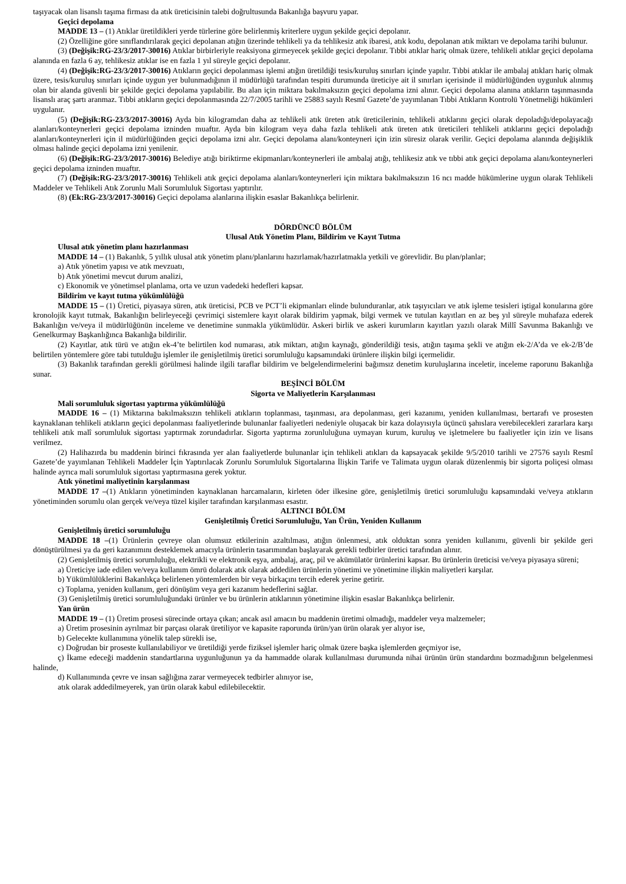taşıyacak olan lisanslı taşıma firması da atık üreticisinin talebi doğrultusunda Bakanlığa başvuru yapar.
Geçici depolama
MADDE 13 – (1) Atıklar üretildikleri yerde türlerine göre belirlenmiş kriterlere uygun şekilde geçici depolanır.
(2) Özelliğine göre sınıflandırılarak geçici depolanan atığın üzerinde tehlikeli ya da tehlikesiz atık ibaresi, atık kodu, depolanan atık miktarı ve depolama tarihi bulunur.
(3) (Değişik:RG-23/3/2017-30016) Atıklar birbirleriyle reaksiyona girmeyecek şekilde geçici depolanır. Tıbbi atıklar hariç olmak üzere, tehlikeli atıklar geçici depolama alanında en fazla 6 ay, tehlikesiz atıklar ise en fazla 1 yıl süreyle geçici depolanır.
(4) (Değişik:RG-23/3/2017-30016) Atıkların geçici depolanması işlemi atığın üretildiği tesis/kuruluş sınırları içinde yapılır. Tıbbi atıklar ile ambalaj atıkları hariç olmak üzere, tesis/kuruluş sınırları içinde uygun yer bulunmadığının il müdürlüğü tarafından tespiti durumunda üreticiye ait il sınırları içerisinde il müdürlüğünden uygunluk alınmış olan bir alanda güvenli bir şekilde geçici depolama yapılabilir. Bu alan için miktara bakılmaksızın geçici depolama izni alınır. Geçici depolama alanına atıkların taşınmasında lisanslı araç şartı aranmaz. Tıbbi atıkların geçici depolanmasında 22/7/2005 tarihli ve 25883 sayılı Resmî Gazete’de yayımlanan Tıbbi Atıkların Kontrolü Yönetmeliği hükümleri uygulanır.
(5) (Değişik:RG-23/3/2017-30016) Ayda bin kilogramdan daha az tehlikeli atık üreten atık üreticilerinin, tehlikeli atıklarını geçici olarak depoladığı/depolayacağı alanları/konteynerleri geçici depolama izninden muaftır. Ayda bin kilogram veya daha fazla tehlikeli atık üreten atık üreticileri tehlikeli atıklarını geçici depoladığı alanları/konteynerleri için il müdürlüğünden geçici depolama izni alır. Geçici depolama alanı/konteyneri için izin süresiz olarak verilir. Geçici depolama alanında değişiklik olması halinde geçici depolama izni yenilenir.
(6) (Değişik:RG-23/3/2017-30016) Belediye atığı biriktirme ekipmanları/konteynerleri ile ambalaj atığı, tehlikesiz atık ve tıbbi atık geçici depolama alanı/konteynerleri geçici depolama izninden muaftır.
(7) (Değişik:RG-23/3/2017-30016) Tehlikeli atık geçici depolama alanları/konteynerleri için miktara bakılmaksızın 16 ncı madde hükümlerine uygun olarak Tehlikeli Maddeler ve Tehlikeli Atık Zorunlu Mali Sorumluluk Sigortası yaptırılır.
(8) (Ek:RG-23/3/2017-30016) Geçici depolama alanlarına ilişkin esaslar Bakanlıkça belirlenir.
DÖRDÜNCÜ BÖLÜM
Ulusal Atık Yönetim Planı, Bildirim ve Kayıt Tutma
Ulusal atık yönetim planı hazırlanması
MADDE 14 – (1) Bakanlık, 5 yıllık ulusal atık yönetim planı/planlarını hazırlamak/hazırlatmakla yetkili ve görevlidir. Bu plan/planlar;
a) Atık yönetim yapısı ve atık mevzuatı,
b) Atık yönetimi mevcut durum analizi,
c) Ekonomik ve yönetimsel planlama, orta ve uzun vadedeki hedefleri kapsar.
Bildirim ve kayıt tutma yükümlülüğü
MADDE 15 – (1) Üretici, piyasaya süren, atık üreticisi, PCB ve PCT’li ekipmanları elinde bulunduranlar, atık taşıyıcıları ve atık işleme tesisleri iştigal konularına göre kronolojik kayıt tutmak, Bakanlığın belirleyeceği çevrimiçi sistemlere kayıt olarak bildirim yapmak, bilgi vermek ve tutulan kayıtları en az beş yıl süreyle muhafaza ederek Bakanlığın ve/veya il müdürlüğünün inceleme ve denetimine sunmakla yükümlüdür. Askeri birlik ve askeri kurumların kayıtları yazılı olarak Millî Savunma Bakanlığı ve Genelkurmay Başkanlığınca Bakanlığa bildirilir.
(2) Kayıtlar, atık türü ve atığın ek-4’te belirtilen kod numarası, atık miktarı, atığın kaynağı, gönderildiği tesis, atığın taşıma şekli ve atığın ek-2/A’da ve ek-2/B’de belirtilen yöntemlere göre tabi tutulduğu işlemler ile genişletilmiş üretici sorumluluğu kapsamındaki ürünlere ilişkin bilgi içermelidir.
(3) Bakanlık tarafından gerekli görülmesi halinde ilgili taraflar bildirim ve belgelendirmelerini bağımsız denetim kuruluşlarına inceletir, inceleme raporunu Bakanlığa sunar.
BEŞİNCİ BÖLÜM
Sigorta ve Maliyetlerin Karşılanması
Mali sorumluluk sigortası yaptırma yükümlülüğü
MADDE 16 – (1) Miktarına bakılmaksızın tehlikeli atıkların toplanması, taşınması, ara depolanması, geri kazanımı, yeniden kullanılması, bertarafı ve prosesten kaynaklanan tehlikeli atıkların geçici depolanması faaliyetlerinde bulunanlar faaliyetleri nedeniyle oluşacak bir kaza dolayısıyla üçüncü şahıslara verebilecekleri zararlara karşı tehlikeli atık malî sorumluluk sigortası yaptırmak zorundadırlar. Sigorta yaptırma zorunluluğuna uymayan kurum, kuruluş ve işletmelere bu faaliyetler için izin ve lisans verilmez.
(2) Halihazırda bu maddenin birinci fıkrasında yer alan faaliyetlerde bulunanlar için tehlikeli atıkları da kapsayacak şekilde 9/5/2010 tarihli ve 27576 sayılı Resmî Gazete’de yayımlanan Tehlikeli Maddeler İçin Yaptırılacak Zorunlu Sorumluluk Sigortalarına İlişkin Tarife ve Talimata uygun olarak düzenlenmiş bir sigorta poliçesi olması halinde ayrıca mali sorumluluk sigortası yaptırmasına gerek yoktur.
Atık yönetimi maliyetinin karşılanması
MADDE 17 –(1) Atıkların yönetiminden kaynaklanan harcamaların, kirleten öder ilkesine göre, genişletilmiş üretici sorumluluğu kapsamındaki ve/veya atıkların yönetiminden sorumlu olan gerçek ve/veya tüzel kişiler tarafından karşılanması esastır.
ALTINCI BÖLÜM
Genişletilmiş Üretici Sorumluluğu, Yan Ürün, Yeniden Kullanım
Genişletilmiş üretici sorumluluğu
MADDE 18 –(1) Ürünlerin çevreye olan olumsuz etkilerinin azaltılması, atığın önlenmesi, atık olduktan sonra yeniden kullanımı, güvenli bir şekilde geri dönüştürülmesi ya da geri kazanımını desteklemek amacıyla ürünlerin tasarımından başlayarak gerekli tedbirler üretici tarafından alınır.
(2) Genişletilmiş üretici sorumluluğu, elektrikli ve elektronik eşya, ambalaj, araç, pil ve akümülatör ürünlerini kapsar. Bu ürünlerin üreticisi ve/veya piyasaya süreni;
a) Üreticiye iade edilen ve/veya kullanım ömrü dolarak atık olarak addedilen ürünlerin yönetimi ve yönetimine ilişkin maliyetleri karşılar.
b) Yükümlülüklerini Bakanlıkça belirlenen yöntemlerden bir veya birkaçını tercih ederek yerine getirir.
c) Toplama, yeniden kullanım, geri dönüşüm veya geri kazanım hedeflerini sağlar.
(3) Genişletilmiş üretici sorumluluğundaki ürünler ve bu ürünlerin atıklarının yönetimine ilişkin esaslar Bakanlıkça belirlenir.
Yan ürün
MADDE 19 – (1) Üretim prosesi sürecinde ortaya çıkan; ancak asıl amacın bu maddenin üretimi olmadığı, maddeler veya malzemeler;
a) Üretim prosesinin ayrılmaz bir parçası olarak üretiliyor ve kapasite raporunda ürün/yan ürün olarak yer alıyor ise,
b) Gelecekte kullanımına yönelik talep sürekli ise,
c) Doğrudan bir proseste kullanılabiliyor ve üretildiği yerde fiziksel işlemler hariç olmak üzere başka işlemlerden geçmiyor ise,
ç) İkame edeceği maddenin standartlarına uygunluğunun ya da hammadde olarak kullanılması durumunda nihai ürünün ürün standardını bozmadığının belgelenmesi halinde,
d) Kullanımında çevre ve insan sağlığına zarar vermeyecek tedbirler alınıyor ise,
atık olarak addedilmeyerek, yan ürün olarak kabul edilebilecektir.